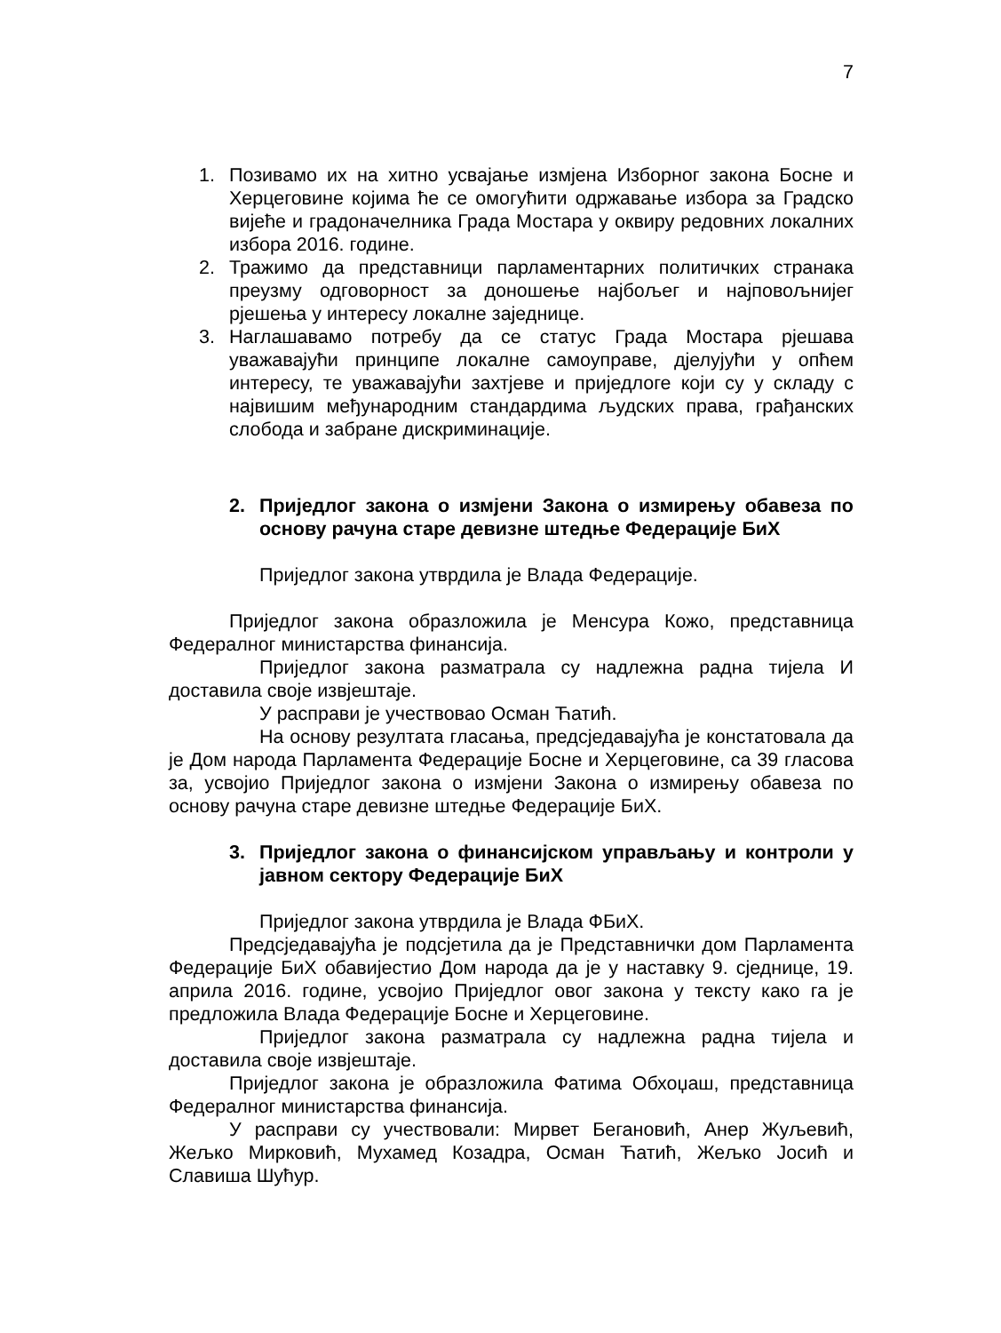7
1. Позивамо их на хитно усвајање измјена Изборног закона Босне и Херцеговине којима ће се омогућити одржавање избора за Градско вијеће и градоначелника Града Мостара у оквиру редовних локалних избора 2016. године.
2. Тражимо да представници парламентарних политичких странака преузму одговорност за доношење најбољег и најповољнијег рјешења у интересу локалне заједнице.
3. Наглашавамо потребу да се статус Града Мостара рјешава уважавајући принципе локалне самоуправе, дјелујући у опћем интересу, те уважавајући захтјеве и приједлоге који су у складу с највишим међународним стандардима људских права, грађанских слобода и забране дискриминације.
2. Приједлог закона о измјени Закона о измирењу обавеза по основу рачуна старе девизне штедње Федерације БиХ
Приједлог закона утврдила је Влада Федерације.
Приједлог закона образложила је Менсура Кожо, представница Федералног министарства финансија.
Приједлог закона разматрала су надлежна радна тијела И доставила своје извјештаје.
У расправи је учествовао Осман Ћатић.
На основу резултата гласања, предсједавајућа је констатовала да је Дом народа Парламента Федерације Босне и Херцеговине, са 39 гласова за, усвојио Приједлог закона о измјени Закона о измирењу обавеза по основу рачуна старе девизне штедње Федерације БиХ.
3. Приједлог закона о финансијском управљању и контроли у јавном сектору Федерације БиХ
Приједлог закона утврдила је Влада ФБиХ.
Предсједавајућа је подсјетила да је Представнички дом Парламента Федерације БиХ обавијестио Дом народа да је у наставку 9. сједнице, 19. априла 2016. године, усвојио Приједлог овог закона у тексту како га је предложила Влада Федерације Босне и Херцеговине.
Приједлог закона разматрала су надлежна радна тијела и доставила своје извјештаје.
Приједлог закона је образложила Фатима Обхоџаш, представница Федералног министарства финансија.
У расправи су учествовали: Мирвет Бегановић, Анер Жуљевић, Жељко Мирковић, Мухамед Козадра, Осман Ћатић, Жељко Јосић и Славиша Шућур.